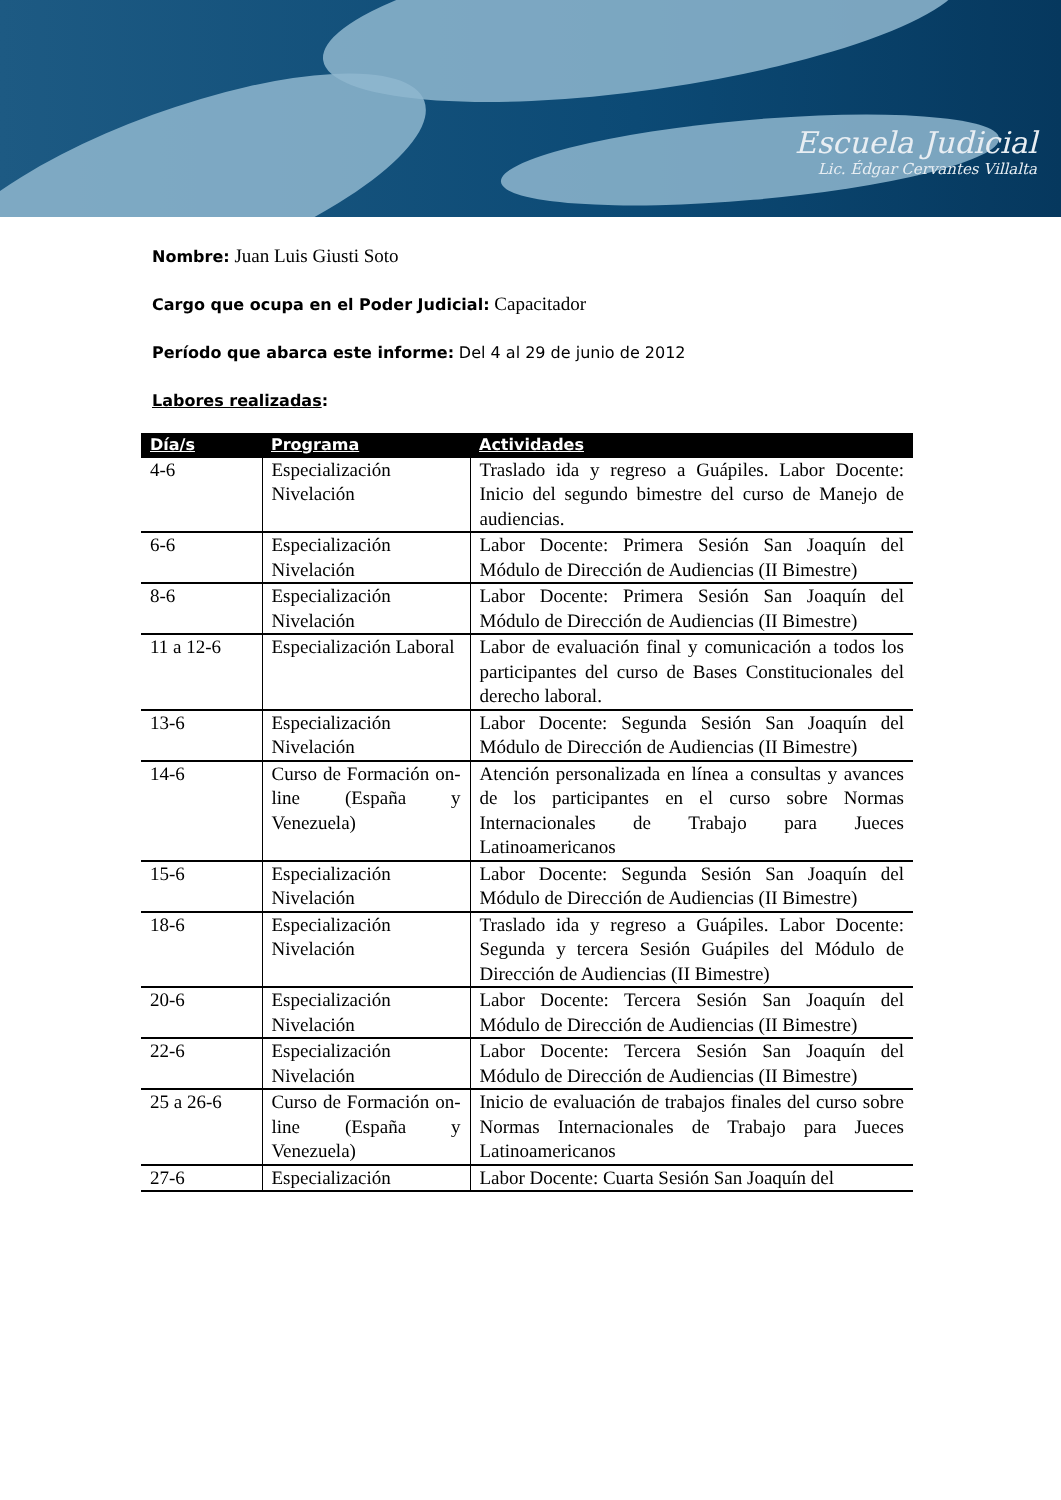Escuela Judicial
Lic. Édgar Cervantes Villalta
Nombre: Juan Luis Giusti Soto
Cargo que ocupa en el Poder Judicial: Capacitador
Período que abarca este informe: Del 4 al 29 de junio de 2012
Labores realizadas:
| Día/s | Programa | Actividades |
| --- | --- | --- |
| 4-6 | Especialización Nivelación | Traslado ida y regreso a Guápiles. Labor Docente: Inicio del segundo bimestre del curso de Manejo de audiencias. |
| 6-6 | Especialización Nivelación | Labor Docente: Primera Sesión San Joaquín del Módulo de Dirección de Audiencias (II Bimestre) |
| 8-6 | Especialización Nivelación | Labor Docente: Primera Sesión San Joaquín del Módulo de Dirección de Audiencias (II Bimestre) |
| 11 a 12-6 | Especialización Laboral | Labor de evaluación final y comunicación a todos los participantes del curso de Bases Constitucionales del derecho laboral. |
| 13-6 | Especialización Nivelación | Labor Docente: Segunda Sesión San Joaquín del Módulo de Dirección de Audiencias (II Bimestre) |
| 14-6 | Curso de Formación on-line (España y Venezuela) | Atención personalizada en línea a consultas y avances de los participantes en el curso sobre Normas Internacionales de Trabajo para Jueces Latinoamericanos |
| 15-6 | Especialización Nivelación | Labor Docente: Segunda Sesión San Joaquín del Módulo de Dirección de Audiencias (II Bimestre) |
| 18-6 | Especialización Nivelación | Traslado ida y regreso a Guápiles. Labor Docente: Segunda y tercera Sesión Guápiles del Módulo de Dirección de Audiencias (II Bimestre) |
| 20-6 | Especialización Nivelación | Labor Docente: Tercera Sesión San Joaquín del Módulo de Dirección de Audiencias (II Bimestre) |
| 22-6 | Especialización Nivelación | Labor Docente: Tercera Sesión San Joaquín del Módulo de Dirección de Audiencias (II Bimestre) |
| 25 a 26-6 | Curso de Formación on-line (España y Venezuela) | Inicio de evaluación de trabajos finales del curso sobre Normas Internacionales de Trabajo para Jueces Latinoamericanos |
| 27-6 | Especialización | Labor Docente: Cuarta Sesión San Joaquín del |